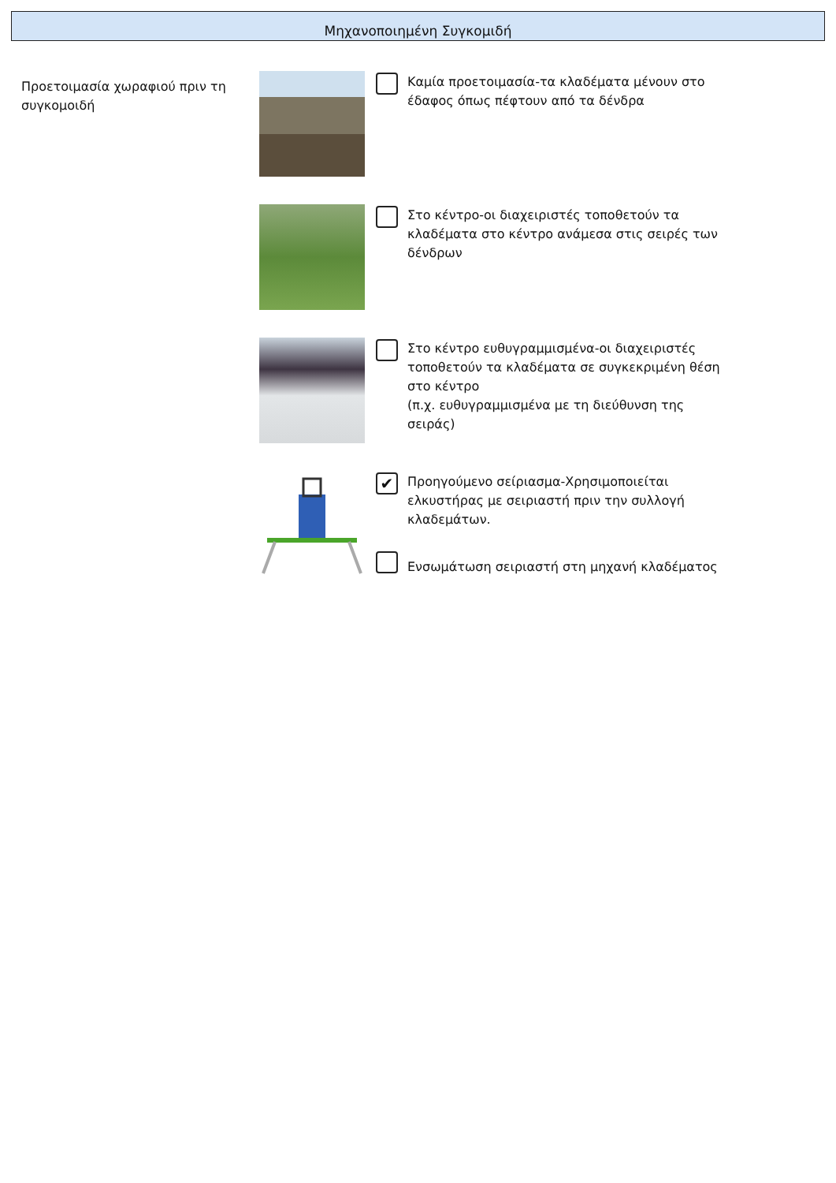Μηχανοποιημένη Συγκομιδή
Προετοιμασία χωραφιού πριν τη συγκομοιδή
Καμία προετοιμασία-τα κλαδέματα μένουν στο έδαφος όπως πέφτουν από τα δένδρα
Στο κέντρο-οι διαχειριστές τοποθετούν τα κλαδέματα στο κέντρο ανάμεσα στις σειρές των δένδρων
Στο κέντρο ευθυγραμμισμένα-οι διαχειριστές τοποθετούν τα κλαδέματα σε συγκεκριμένη θέση στο κέντρο
(π.χ. ευθυγραμμισμένα με τη διεύθυνση της σειράς)
✔
Προηγούμενο σείριασμα-Χρησιμοποιείται ελκυστήρας με σειριαστή πριν την συλλογή κλαδεμάτων.
Ενσωμάτωση σειριαστή στη μηχανή κλαδέματος